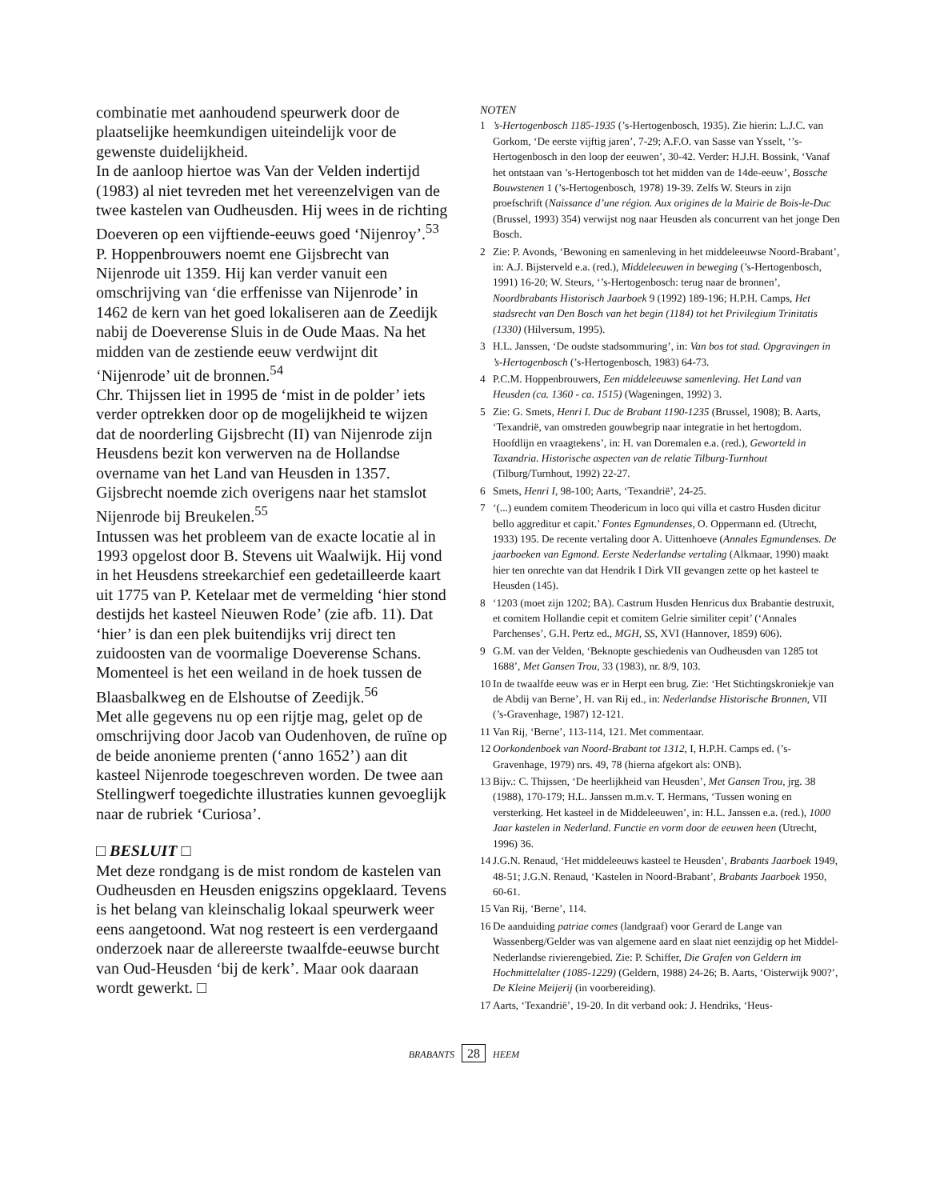combinatie met aanhoudend speurwerk door de plaatselijke heemkundigen uiteindelijk voor de gewenste duidelijkheid.
In de aanloop hiertoe was Van der Velden indertijd (1983) al niet tevreden met het vereenzelvigen van de twee kastelen van Oudheusden. Hij wees in de richting Doeveren op een vijftiende-eeuws goed ‘Nijenroy’.<sup>53</sup>
P. Hoppenbrouwers noemt ene Gijsbrecht van Nijenrode uit 1359. Hij kan verder vanuit een omschrijving van ‘die erffenisse van Nijenrode’ in 1462 de kern van het goed lokaliseren aan de Zeedijk nabij de Doeverense Sluis in de Oude Maas. Na het midden van de zestiende eeuw verdwijnt dit ‘Nijenrode’ uit de bronnen.<sup>54</sup>
Chr. Thijssen liet in 1995 de ‘mist in de polder’ iets verder optrekken door op de mogelijkheid te wijzen dat de noorderling Gijsbrecht (II) van Nijenrode zijn Heusdens bezit kon verwerven na de Hollandse overname van het Land van Heusden in 1357. Gijsbrecht noemde zich overigens naar het stamslot Nijenrode bij Breukelen.<sup>55</sup>
Intussen was het probleem van de exacte locatie al in 1993 opgelost door B. Stevens uit Waalwijk. Hij vond in het Heusdens streekarchief een gedetailleerde kaart uit 1775 van P. Ketelaar met de vermelding ‘hier stond destijds het kasteel Nieuwen Rode’ (zie afb. 11). Dat ‘hier’ is dan een plek buitendijks vrij direct ten zuidoosten van de voormalige Doeverense Schans. Momenteel is het een weiland in de hoek tussen de Blaasbalkweg en de Elshoutse of Zeedijk.<sup>56</sup>
Met alle gegevens nu op een rijtje mag, gelet op de omschrijving door Jacob van Oudenhoven, de ruïne op de beide anonieme prenten (‘anno 1652’) aan dit kasteel Nijenrode toegeschreven worden. De twee aan Stellingwerf toegedichte illustraties kunnen gevoeglijk naar de rubriek ‘Curiosa’.
□ BESLUIT □
Met deze rondgang is de mist rondom de kastelen van Oudheusden en Heusden enigszins opgeklaard. Tevens is het belang van kleinschalig lokaal speurwerk weer eens aangetoond. Wat nog resteert is een verdergaand onderzoek naar de allereerste twaalfde-eeuwse burcht van Oud-Heusden ‘bij de kerk’. Maar ook daaraan wordt gewerkt. □
NOTEN
1’s-Hertogenbosch 1185-1935 (’s-Hertogenbosch, 1935). Zie hierin: L.J.C. van Gorkom, ‘De eerste vijftig jaren’, 7-29; A.F.O. van Sasse van Ysselt, ‘’s-Hertogenbosch in den loop der eeuwen’, 30-42. Verder: H.J.H. Bossink, ‘Vanaf het ontstaan van ’s-Hertogenbosch tot het midden van de 14de-eeuw’, Bossche Bouwstenen 1 (’s-Hertogenbosch, 1978) 19-39. Zelfs W. Steurs in zijn proefschrift (Naissance d’une région. Aux origines de la Mairie de Bois-le-Duc (Brussel, 1993) 354) verwijst nog naar Heusden als concurrent van het jonge Den Bosch.
2 Zie: P. Avonds, ‘Bewoning en samenleving in het middeleeuwse Noord-Brabant’, in: A.J. Bijsterveld e.a. (red.), Middeleeuwen in beweging (’s-Hertogenbosch, 1991) 16-20; W. Steurs, ‘’s-Hertogenbosch: terug naar de bronnen’, Noordbrabants Historisch Jaarboek 9 (1992) 189-196; H.P.H. Camps, Het stadsrecht van Den Bosch van het begin (1184) tot het Privilegium Trinitatis (1330) (Hilversum, 1995).
3 H.L. Janssen, ‘De oudste stadsommuring’, in: Van bos tot stad. Opgravingen in ’s-Hertogenbosch (’s-Hertogenbosch, 1983) 64-73.
4 P.C.M. Hoppenbrouwers, Een middeleeuwse samenleving. Het Land van Heusden (ca. 1360 - ca. 1515) (Wageningen, 1992) 3.
5 Zie: G. Smets, Henri I. Duc de Brabant 1190-1235 (Brussel, 1908); B. Aarts, ‘Texandrië, van omstreden gouwbegrip naar integratie in het hertogdom. Hoofdlijn en vraagtekens’, in: H. van Doremalen e.a. (red.), Geworteld in Taxandria. Historische aspecten van de relatie Tilburg-Turnhout (Tilburg/Turnhout, 1992) 22-27.
6 Smets, Henri I, 98-100; Aarts, ‘Texandrië’, 24-25.
7 ‘(...) eundem comitem Theodericum in loco qui villa et castro Husden dicitur bello aggreditur et capit.’ Fontes Egmundenses, O. Oppermann ed. (Utrecht, 1933) 195. De recente vertaling door A. Uittenhoeve (Annales Egmundenses. De jaarboeken van Egmond. Eerste Nederlandse vertaling (Alkmaar, 1990) maakt hier ten onrechte van dat Hendrik I Dirk VII gevangen zette op het kasteel te Heusden (145).
8 ‘1203 (moet zijn 1202; BA). Castrum Husden Henricus dux Brabantie destruxit, et comitem Hollandie cepit et comitem Gelrie similiter cepit’ (‘Annales Parchenses’, G.H. Pertz ed., MGH, SS, XVI (Hannover, 1859) 606).
9 G.M. van der Velden, ‘Beknopte geschiedenis van Oudheusden van 1285 tot 1688’, Met Gansen Trou, 33 (1983), nr. 8/9, 103.
10 In de twaalfde eeuw was er in Herpt een brug. Zie: ‘Het Stichtingskroniekje van de Abdij van Berne’, H. van Rij ed., in: Nederlandse Historische Bronnen, VII (’s-Gravenhage, 1987) 12-121.
11 Van Rij, ‘Berne’, 113-114, 121. Met commentaar.
12 Oorkondenboek van Noord-Brabant tot 1312, I, H.P.H. Camps ed. (’s-Gravenhage, 1979) nrs. 49, 78 (hierna afgekort als: ONB).
13 Bijv.: C. Thijssen, ‘De heerlijkheid van Heusden’, Met Gansen Trou, jrg. 38 (1988), 170-179; H.L. Janssen m.m.v. T. Hermans, ‘Tussen woning en versterking. Het kasteel in de Middeleeuwen’, in: H.L. Janssen e.a. (red.), 1000 Jaar kastelen in Nederland. Functie en vorm door de eeuwen heen (Utrecht, 1996) 36.
14 J.G.N. Renaud, ‘Het middeleeuws kasteel te Heusden’, Brabants Jaarboek 1949, 48-51; J.G.N. Renaud, ‘Kastelen in Noord-Brabant’, Brabants Jaarboek 1950, 60-61.
15 Van Rij, ‘Berne’, 114.
16 De aanduiding patriae comes (landgraaf) voor Gerard de Lange van Wassenberg/Gelder was van algemene aard en slaat niet eenzijdig op het Middel-Nederlandse rivierengebied. Zie: P. Schiffer, Die Grafen von Geldern im Hochmittelalter (1085-1229) (Geldern, 1988) 24-26; B. Aarts, ‘Oisterwijk 900?’, De Kleine Meijerij (in voorbereiding).
17 Aarts, ‘Texandrië’, 19-20. In dit verband ook: J. Hendriks, ‘Heus-
BRABANTS 28 HEEM